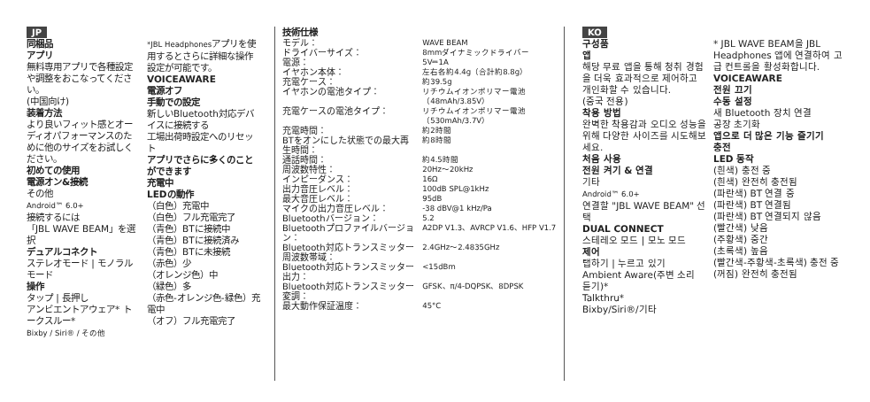JP
同梱品
アプリ
無料専用アプリで各種設定や調整をおこなってください。
(中国向け)
装着方法
より良いフィット感とオーディオパフォーマンスのために他のサイズをお試しください。
初めての使用
電源オン&接続
その他
Android™ 6.0+
接続するには
「JBL WAVE BEAM」を選択
デュアルコネクト
ステレオモード | モノラルモード
操作
タップ | 長押し
アンビエントアウェア* トークスルー*
Bixby / Siri® / その他
*JBL Headphonesアプリを使用するとさらに詳細な操作設定が可能です。
VOICEAWARE
電源オフ
手動での設定
新しいBluetooth対応デバイスに接続する
工場出荷時設定へのリセット
アプリでさらに多くのことができます
充電中
LEDの動作
（白色）充電中
（白色）フル充電完了
（青色）BTに接続中
（青色）BTに接続済み
（青色）BTに未接続
（赤色）少
（オレンジ色）中
（緑色）多
（赤色-オレンジ色-緑色）充電中
（オフ）フル充電完了
技術仕様
| モデル： | WAVE BEAM |
| ドライバーサイズ： | 8mmダイナミックドライバー |
| 電源： | 5V⎓1A |
| イヤホン本体： | 左右各約4.4g（合計約8.8g） |
| 充電ケース： | 約39.5g |
| イヤホンの電池タイプ： | リチウムイオンポリマー電池（48mAh/3.85V） |
| 充電ケースの電池タイプ： | リチウムイオンポリマー電池（530mAh/3.7V） |
| 充電時間： | 約2時間 |
| BTをオンにした状態での最大再生時間： | 約8時間 |
| 通話時間： | 約4.5時間 |
| 周波数特性： | 20Hz〜20kHz |
| インピーダンス： | 16Ω |
| 出力音圧レベル： | 100dB SPL@1kHz |
| 最大音圧レベル： | 95dB |
| マイクの出力音圧レベル： | -38 dBV@1 kHz/Pa |
| Bluetoothバージョン： | 5.2 |
| Bluetoothプロファイルバージョン： | A2DP V1.3、AVRCP V1.6、HFP V1.7 |
| Bluetooth対応トランスミッター周波数帯域： | 2.4GHz〜2.4835GHz |
| Bluetooth対応トランスミッター出力： | <15dBm |
| Bluetooth対応トランスミッター変調： | GFSK、π/4-DQPSK、8DPSK |
| 最大動作保証温度： | 45°C |
KO
구성품
앱
해당 무료 앱을 통해 청취 경험을 더욱 효과적으로 제어하고 개인화할 수 있습니다.
(중국 전용)
착용 방법
완벽한 착용감과 오디오 성능을 위해 다양한 사이즈를 시도해보세요.
처음 사용
전원 켜기 & 연결
기타
Android™ 6.0+
연결할 "JBL WAVE BEAM" 선택
DUAL CONNECT
스테레오 모드 | 모노 모드
제어
탭하기 | 누르고 있기
Ambient Aware(주변 소리 듣기)*
Talkthru*
Bixby/Siri®/기타
* JBL WAVE BEAM을 JBL Headphones 앱에 연결하여 고급 컨트롤을 활성화합니다.
VOICEAWARE
전원 끄기
수동 설정
새 Bluetooth 장치 연결
공장 초기화
앱으로 더 많은 기능 즐기기
충전
LED 동작
(흰색) 충전 중
(흰색) 완전히 충전됨
(파란색) BT 연결 중
(파란색) BT 연결됨
(파란색) BT 연결되지 않음
(빨간색) 낮음
(주황색) 중간
(초록색) 높음
(빨간색-주황색-초록색) 충전 중
(꺼짐) 완전히 충전됨